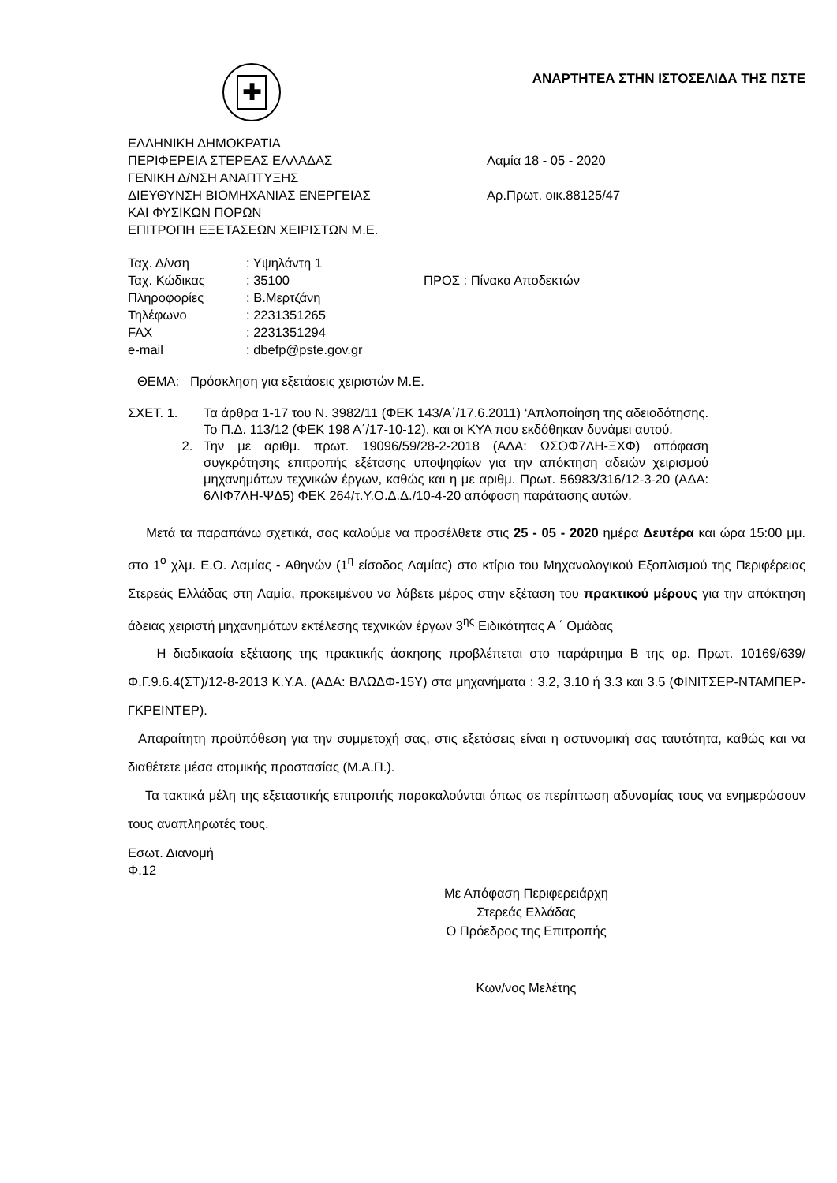✚
ΑΝΑΡΤΗΤΕΑ ΣΤΗΝ ΙΣΤΟΣΕΛΙΔΑ ΤΗΣ ΠΣΤΕ
ΕΛΛΗΝΙΚΗ ΔΗΜΟΚΡΑΤΙΑ
ΠΕΡΙΦΕΡΕΙΑ ΣΤΕΡΕΑΣ ΕΛΛΑΔΑΣ Λαμία 18 - 05 - 2020
ΓΕΝΙΚΗ Δ/ΝΣΗ ΑΝΑΠΤΥΞΗΣ
ΔΙΕΥΘΥΝΣΗ ΒΙΟΜΗΧΑΝΙΑΣ ΕΝΕΡΓΕΙΑΣ Αρ.Πρωτ. οικ.88125/47
ΚΑΙ ΦΥΣΙΚΩΝ ΠΟΡΩΝ
ΕΠΙΤΡΟΠΗ ΕΞΕΤΑΣΕΩΝ ΧΕΙΡΙΣΤΩΝ Μ.Ε.
| Ταχ. Δ/νση | : Υψηλάντη 1 | |
| Ταχ. Κώδικας | : 35100 | ΠΡΟΣ : Πίνακα Αποδεκτών |
| Πληροφορίες | : Β.Μερτζάνη | |
| Τηλέφωνο | : 2231351265 | |
| FAX | : 2231351294 | |
| e-mail | : dbefp@pste.gov.gr | |
ΘΕΜΑ: Πρόσκληση για εξετάσεις χειριστών Μ.Ε.
ΣΧΕΤ. 1. Τα άρθρα 1-17 του Ν. 3982/11 (ΦΕΚ 143/Α΄/17.6.2011) ‘Απλοποίηση της αδειοδότησης. Το Π.Δ. 113/12 (ΦΕΚ 198 Α΄/17-10-12). και οι ΚΥΑ που εκδόθηκαν δυνάμει αυτού.
2. Την με αριθμ. πρωτ. 19096/59/28-2-2018 (ΑΔΑ: ΩΣΟΦ7ΛΗ-ΞΧΦ) απόφαση συγκρότησης επιτροπής εξέτασης υποψηφίων για την απόκτηση αδειών χειρισμού μηχανημάτων τεχνικών έργων, καθώς και η με αριθμ. Πρωτ. 56983/316/12-3-20 (ΑΔΑ: 6ΛΙΦ7ΛΗ-ΨΔ5) ΦΕΚ 264/τ.Υ.Ο.Δ.Δ./10-4-20 απόφαση παράτασης αυτών.
Μετά τα παραπάνω σχετικά, σας καλούμε να προσέλθετε στις 25 - 05 - 2020 ημέρα Δευτέρα και ώρα 15:00 μμ. στο 1<sup>ο</sup> χλμ. Ε.Ο. Λαμίας - Αθηνών (1<sup>η</sup> είσοδος Λαμίας) στο κτίριο του Μηχανολογικού Εξοπλισμού της Περιφέρειας Στερεάς Ελλάδας στη Λαμία, προκειμένου να λάβετε μέρος στην εξέταση του πρακτικού μέρους για την απόκτηση άδειας χειριστή μηχανημάτων εκτέλεσης τεχνικών έργων 3<sup>ης</sup> Ειδικότητας Α ΄ Ομάδας
Η διαδικασία εξέτασης της πρακτικής άσκησης προβλέπεται στο παράρτημα Β της αρ. Πρωτ. 10169/639/Φ.Γ.9.6.4(ΣΤ)/12-8-2013 Κ.Υ.Α. (ΑΔΑ: ΒΛΩΔΦ-15Υ) στα μηχανήματα : 3.2, 3.10 ή 3.3 και 3.5 (ΦΙΝΙΤΣΕΡ-ΝΤΑΜΠΕΡ-ΓΚΡΕΙΝΤΕΡ).
Απαραίτητη προϋπόθεση για την συμμετοχή σας, στις εξετάσεις είναι η αστυνομική σας ταυτότητα, καθώς και να διαθέτετε μέσα ατομικής προστασίας (Μ.Α.Π.).
Τα τακτικά μέλη της εξεταστικής επιτροπής παρακαλούνται όπως σε περίπτωση αδυναμίας τους να ενημερώσουν τους αναπληρωτές τους.
Εσωτ. Διανομή
Φ.12
Με Απόφαση Περιφερειάρχη
Στερεάς Ελλάδας
Ο Πρόεδρος της Επιτροπής
Κων/νος Μελέτης